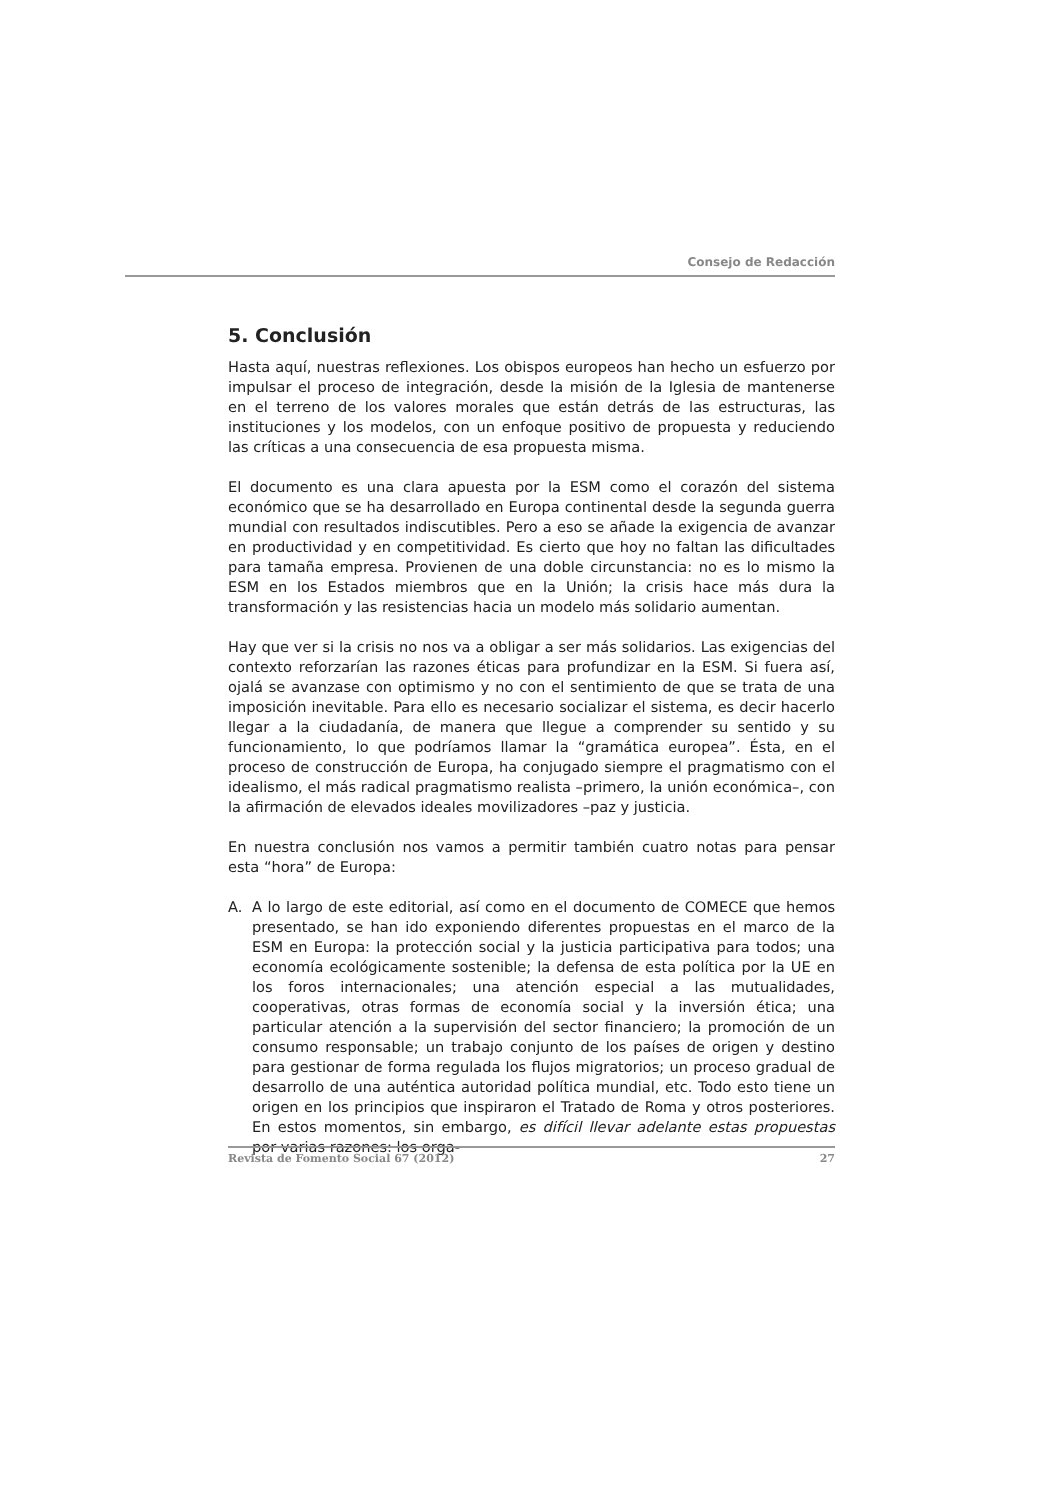Consejo de Redacción
5. Conclusión
Hasta aquí, nuestras reflexiones. Los obispos europeos han hecho un esfuerzo por impulsar el proceso de integración, desde la misión de la Iglesia de mantenerse en el terreno de los valores morales que están detrás de las estructuras, las instituciones y los modelos, con un enfoque positivo de propuesta y reduciendo las críticas a una consecuencia de esa propuesta misma.
El documento es una clara apuesta por la ESM como el corazón del sistema económico que se ha desarrollado en Europa continental desde la segunda guerra mundial con resultados indiscutibles. Pero a eso se añade la exigencia de avanzar en productividad y en competitividad. Es cierto que hoy no faltan las dificultades para tamaña empresa. Provienen de una doble circunstancia: no es lo mismo la ESM en los Estados miembros que en la Unión; la crisis hace más dura la transformación y las resistencias hacia un modelo más solidario aumentan.
Hay que ver si la crisis no nos va a obligar a ser más solidarios. Las exigencias del contexto reforzarían las razones éticas para profundizar en la ESM. Si fuera así, ojalá se avanzase con optimismo y no con el sentimiento de que se trata de una imposición inevitable. Para ello es necesario socializar el sistema, es decir hacerlo llegar a la ciudadanía, de manera que llegue a comprender su sentido y su funcionamiento, lo que podríamos llamar la “gramática europea”. Ésta, en el proceso de construcción de Europa, ha conjugado siempre el pragmatismo con el idealismo, el más radical pragmatismo realista –primero, la unión económica–, con la afirmación de elevados ideales movilizadores –paz y justicia.
En nuestra conclusión nos vamos a permitir también cuatro notas para pensar esta “hora” de Europa:
A. A lo largo de este editorial, así como en el documento de COMECE que hemos presentado, se han ido exponiendo diferentes propuestas en el marco de la ESM en Europa: la protección social y la justicia participativa para todos; una economía ecológicamente sostenible; la defensa de esta política por la UE en los foros internacionales; una atención especial a las mutualidades, cooperativas, otras formas de economía social y la inversión ética; una particular atención a la supervisión del sector financiero; la promoción de un consumo responsable; un trabajo conjunto de los países de origen y destino para gestionar de forma regulada los flujos migratorios; un proceso gradual de desarrollo de una auténtica autoridad política mundial, etc. Todo esto tiene un origen en los principios que inspiraron el Tratado de Roma y otros posteriores. En estos momentos, sin embargo, es difícil llevar adelante estas propuestas por varias razones: los orga-
Revista de Fomento Social 67 (2012) 27